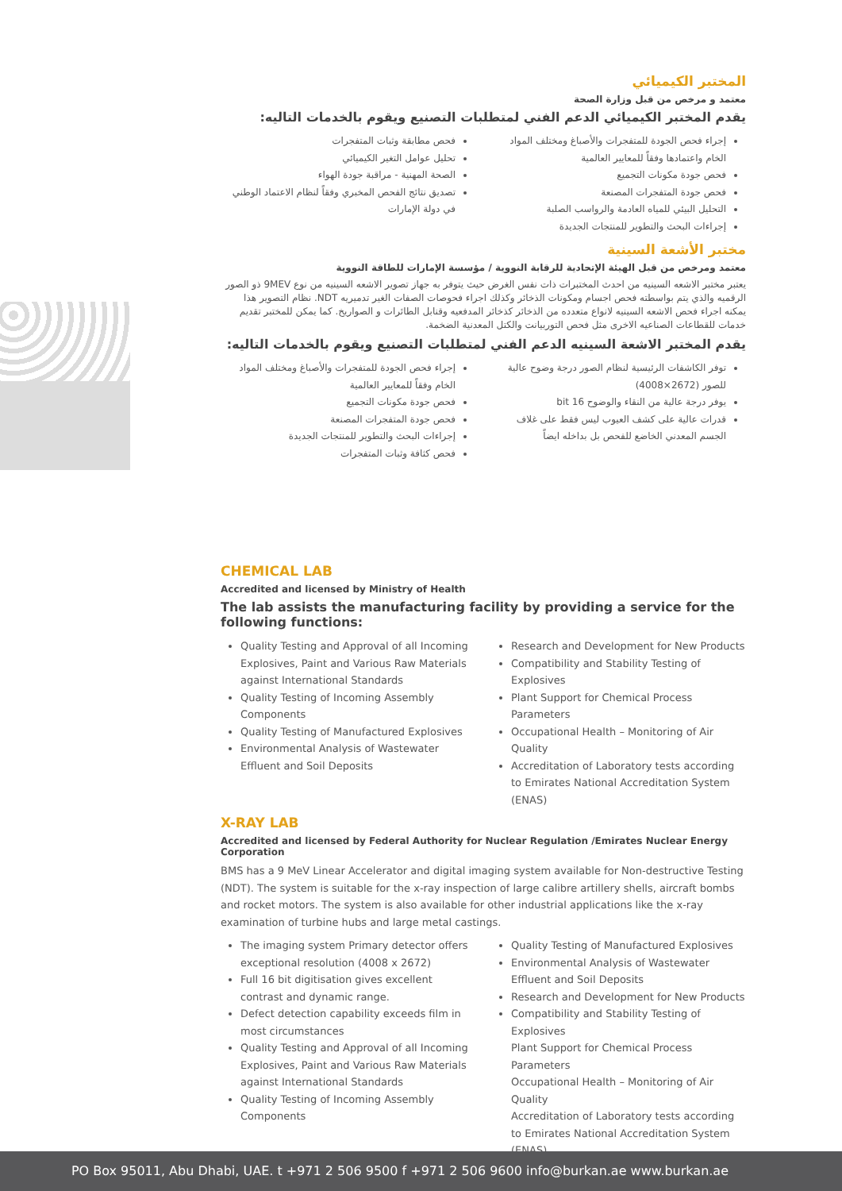المختبر الكيميائي
معتمد و مرخص من قبل وزارة الصحة
يقدم المختبر الكيميائي الدعم الفني لمتطلبات التصنيع ويقوم بالخدمات التاليه:
إجراء فحص الجودة للمتفجرات والأصباغ ومختلف المواد الخام واعتمادها وفقاً للمعايير العالمية
فحص جودة مكونات التجميع
فحص جودة المتفجرات المصنعة
التحليل البيئي للمياه العادمة والرواسب الصلبة
إجراءات البحث والتطوير للمنتجات الجديدة
فحص مطابقة وثبات المتفجرات
تحليل عوامل التغير الكيميائي
الصحة المهنية - مراقبة جودة الهواء
تصديق نتائج الفحص المخبري وفقاً لنظام الاعتماد الوطني في دولة الإمارات
مختبر الأشعة السينية
معتمد ومرخص من قبل الهيئة الإتحادية للرقابة النووية / مؤسسة الإمارات للطاقة النووية
يعتبر مختبر الاشعه السينيه من احدث المختبرات ذات نفس الغرض حيث يتوفر به جهاز تصوير الاشعه السينيه من نوع 9MEV ذو الصور الرقميه والذي يتم بواسطته فحص اجسام ومكونات الذخائر وكذلك اجراء فحوصات الصفات الغير تدميريه NDT. نظام التصوير هذا يمكنه اجراء فحص الاشعه السينيه لانواع متعدده من الذخائر كذخائر المدفعيه وقنابل الطائرات و الصواريخ. كما يمكن للمختبر تقديم خدمات للقطاعات الصناعيه الاخرى مثل فحص التوربيانت والكتل المعدنية الضخمة.
يقدم المختبر الاشعة السينيه الدعم الفني لمتطلبات التصنيع ويقوم بالخدمات التاليه:
توفر الكاشفات الرئيسية لنظام الصور درجة وضوح عالية للصور (2672×4008)
يوفر درجة عالية من النقاء والوضوح 16 bit
قدرات عالية على كشف العيوب ليس فقط على غلاف الجسم المعدني الخاضع للفحص بل بداخله ايضاً
إجراء فحص الجودة للمتفجرات والأصباغ ومختلف المواد الخام وفقاً للمعايير العالمية
فحص جودة مكونات التجميع
فحص جودة المتفجرات المصنعة
إجراءات البحث والتطوير للمنتجات الجديدة
فحص كثافة وثبات المتفجرات
CHEMICAL LAB
Accredited and licensed by Ministry of Health
The lab assists the manufacturing facility by providing a service for the following functions:
Quality Testing and Approval of all Incoming Explosives, Paint and Various Raw Materials against International Standards
Quality Testing of Incoming Assembly Components
Quality Testing of Manufactured Explosives
Environmental Analysis of Wastewater Effluent and Soil Deposits
Research and Development for New Products
Compatibility and Stability Testing of Explosives
Plant Support for Chemical Process Parameters
Occupational Health – Monitoring of Air Quality
Accreditation of Laboratory tests according to Emirates National Accreditation System (ENAS)
X-RAY LAB
Accredited and licensed by Federal Authority for Nuclear Regulation /Emirates Nuclear Energy Corporation
BMS has a 9 MeV Linear Accelerator and digital imaging system available for Non-destructive Testing (NDT). The system is suitable for the x-ray inspection of large calibre artillery shells, aircraft bombs and rocket motors. The system is also available for other industrial applications like the x-ray examination of turbine hubs and large metal castings.
The imaging system Primary detector offers exceptional resolution (4008 x 2672)
Full 16 bit digitisation gives excellent contrast and dynamic range.
Defect detection capability exceeds film in most circumstances
Quality Testing and Approval of all Incoming Explosives, Paint and Various Raw Materials against International Standards
Quality Testing of Incoming Assembly Components
Quality Testing of Manufactured Explosives
Environmental Analysis of Wastewater Effluent and Soil Deposits
Research and Development for New Products
Compatibility and Stability Testing of Explosives
Plant Support for Chemical Process Parameters
Occupational Health – Monitoring of Air Quality
Accreditation of Laboratory tests according to Emirates National Accreditation System (ENAS)
PO Box 95011, Abu Dhabi, UAE. t +971 2 506 9500 f +971 2 506 9600 info@burkan.ae www.burkan.ae